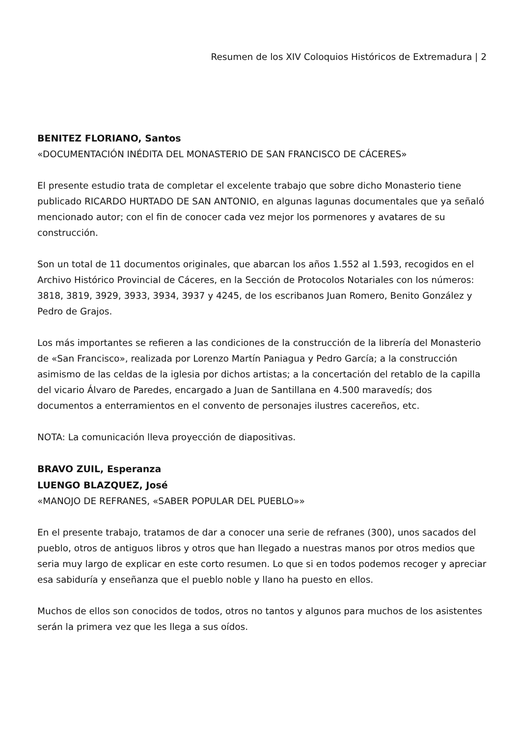Resumen de los XIV Coloquios Históricos de Extremadura | 2
BENITEZ FLORIANO, Santos
«DOCUMENTACIÓN INÉDITA DEL MONASTERIO DE SAN FRANCISCO DE CÁCERES»
El presente estudio trata de completar el excelente trabajo que sobre dicho Monasterio tiene publicado RICARDO HURTADO DE SAN ANTONIO, en algunas lagunas documentales que ya señaló mencionado autor; con el fin de conocer cada vez mejor los pormenores y avatares de su construcción.
Son un total de 11 documentos originales, que abarcan los años 1.552 al 1.593, recogidos en el Archivo Histórico Provincial de Cáceres, en la Sección de Protocolos Notariales con los números: 3818, 3819, 3929, 3933, 3934, 3937 y 4245, de los escribanos Juan Romero, Benito González y Pedro de Grajos.
Los más importantes se refieren a las condiciones de la construcción de la librería del Monasterio de «San Francisco», realizada por Lorenzo Martín Paniagua y Pedro García; a la construcción asimismo de las celdas de la iglesia por dichos artistas; a la concertación del retablo de la capilla del vicario Álvaro de Paredes, encargado a Juan de Santillana en 4.500 maravedís; dos documentos a enterramientos en el convento de personajes ilustres cacereños, etc.
NOTA: La comunicación lleva proyección de diapositivas.
BRAVO ZUIL, Esperanza
LUENGO BLAZQUEZ, José
«MANOJO DE REFRANES, «SABER POPULAR DEL PUEBLO»»
En el presente trabajo, tratamos de dar a conocer una serie de refranes (300), unos sacados del pueblo, otros de antiguos libros y otros que han llegado a nuestras manos por otros medios que seria muy largo de explicar en este corto resumen. Lo que si en todos podemos recoger y apreciar esa sabiduría y enseñanza que el pueblo noble y llano ha puesto en ellos.
Muchos de ellos son conocidos de todos, otros no tantos y algunos para muchos de los asistentes serán la primera vez que les llega a sus oídos.